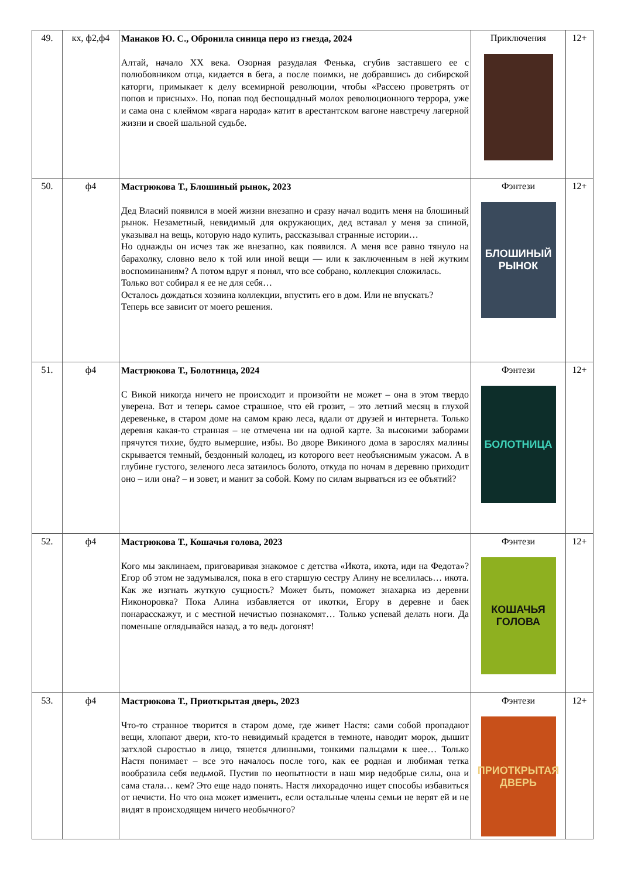| 49. | кх, ф2,ф4 | Манаков Ю. С., Обронила синица перо из гнезда, 2024 Алтай, начало XX века. Озорная разудалая Фенька, сгубив заставшего ее с полюбовником отца, кидается в бега, а после поимки, не добравшись до сибирской каторги, примыкает к делу всемирной революции, чтобы «Рассею проветрять от попов и присных». Но, попав под беспощадный молох революционного террора, уже и сама она с клеймом «врага народа» катит в арестантском вагоне навстречу лагерной жизни и своей шальной судьбе. | Приключения | 12+ |
| 50. | ф4 | Мастрюкова Т., Блошиный рынок, 2023 Дед Власий появился в моей жизни внезапно и сразу начал водить меня на блошиный рынок. Незаметный, невидимый для окружающих, дед вставал у меня за спиной, указывал на вещь, которую надо купить, рассказывал странные истории… Но однажды он исчез так же внезапно, как появился. А меня все равно тянуло на барахолку, словно вело к той или иной вещи — или к заключенным в ней жутким воспоминаниям? А потом вдруг я понял, что все собрано, коллекция сложилась. Только вот собирал я ее не для себя… Осталось дождаться хозяина коллекции, впустить его в дом. Или не впускать? Теперь все зависит от моего решения. | Фэнтези БЛОШИНЫЙ РЫНОК | 12+ |
| 51. | ф4 | Мастрюкова Т., Болотница, 2024 С Викой никогда ничего не происходит и произойти не может – она в этом твердо уверена. Вот и теперь самое страшное, что ей грозит, – это летний месяц в глухой деревеньке, в старом доме на самом краю леса, вдали от друзей и интернета. Только деревня какая-то странная – не отмечена ни на одной карте. За высокими заборами прячутся тихие, будто вымершие, избы. Во дворе Викиного дома в зарослях малины скрывается темный, бездонный колодец, из которого веет необъяснимым ужасом. А в глубине густого, зеленого леса затаилось болото, откуда по ночам в деревню приходит оно – или она? – и зовет, и манит за собой. Кому по силам вырваться из ее объятий? | Фэнтези БОЛОТНИЦА | 12+ |
| 52. | ф4 | Мастрюкова Т., Кошачья голова, 2023 Кого мы заклинаем, приговаривая знакомое с детства «Икота, икота, иди на Федота»? Егор об этом не задумывался, пока в его старшую сестру Алину не вселилась… икота. Как же изгнать жуткую сущность? Может быть, поможет знахарка из деревни Никоноровка? Пока Алина избавляется от икотки, Егору в деревне и баек понарасскажут, и с местной нечистью познакомят… Только успевай делать ноги. Да поменьше оглядывайся назад, а то ведь догонят! | Фэнтези КОШАЧЬЯ ГОЛОВА | 12+ |
| 53. | ф4 | Мастрюкова Т., Приоткрытая дверь, 2023 Что-то странное творится в старом доме, где живет Настя: сами собой пропадают вещи, хлопают двери, кто-то невидимый крадется в темноте, наводит морок, дышит затхлой сыростью в лицо, тянется длинными, тонкими пальцами к шее… Только Настя понимает – все это началось после того, как ее родная и любимая тетка вообразила себя ведьмой. Пустив по неопытности в наш мир недобрые силы, она и сама стала… кем? Это еще надо понять. Настя лихорадочно ищет способы избавиться от нечисти. Но что она может изменить, если остальные члены семьи не верят ей и не видят в происходящем ничего необычного? | Фэнтези ПРИОТКРЫТАЯ ДВЕРЬ | 12+ |